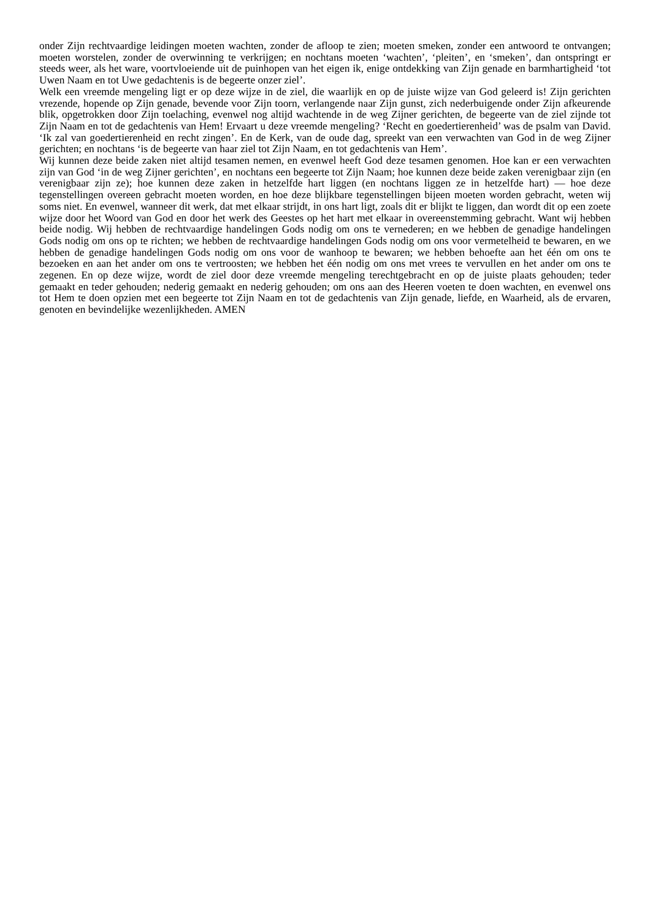onder Zijn rechtvaardige leidingen moeten wachten, zonder de afloop te zien; moeten smeken, zonder een antwoord te ontvangen; moeten worstelen, zonder de overwinning te verkrijgen; en nochtans moeten ‘wachten’, ‘pleiten’, en ‘smeken’, dan ontspringt er steeds weer, als het ware, voortvloeiende uit de puinhopen van het eigen ik, enige ontdekking van Zijn genade en barmhartigheid ‘tot Uwen Naam en tot Uwe gedachtenis is de begeerte onzer ziel’.
Welk een vreemde mengeling ligt er op deze wijze in de ziel, die waarlijk en op de juiste wijze van God geleerd is! Zijn gerichten vrezende, hopende op Zijn genade, bevende voor Zijn toorn, verlangende naar Zijn gunst, zich nederbuigende onder Zijn afkeurende blik, opgetrokken door Zijn toelaching, evenwel nog altijd wachtende in de weg Zijner gerichten, de begeerte van de ziel zijnde tot Zijn Naam en tot de gedachtenis van Hem! Ervaart u deze vreemde mengeling? ‘Recht en goedertierenheid’ was de psalm van David. ‘Ik zal van goedertierenheid en recht zingen’. En de Kerk, van de oude dag, spreekt van een verwachten van God in de weg Zijner gerichten; en nochtans ‘is de begeerte van haar ziel tot Zijn Naam, en tot gedachtenis van Hem’.
Wij kunnen deze beide zaken niet altijd tesamen nemen, en evenwel heeft God deze tesamen genomen. Hoe kan er een verwachten zijn van God ‘in de weg Zijner gerichten’, en nochtans een begeerte tot Zijn Naam; hoe kunnen deze beide zaken verenigbaar zijn (en verenigbaar zijn ze); hoe kunnen deze zaken in hetzelfde hart liggen (en nochtans liggen ze in hetzelfde hart) — hoe deze tegenstellingen overeen gebracht moeten worden, en hoe deze blijkbare tegenstellingen bijeen moeten worden gebracht, weten wij soms niet. En evenwel, wanneer dit werk, dat met elkaar strijdt, in ons hart ligt, zoals dit er blijkt te liggen, dan wordt dit op een zoete wijze door het Woord van God en door het werk des Geestes op het hart met elkaar in overeenstemming gebracht. Want wij hebben beide nodig. Wij hebben de rechtvaardige handelingen Gods nodig om ons te vernederen; en we hebben de genadige handelingen Gods nodig om ons op te richten; we hebben de rechtvaardige handelingen Gods nodig om ons voor vermetelheid te bewaren, en we hebben de genadige handelingen Gods nodig om ons voor de wanhoop te bewaren; we hebben behoefte aan het één om ons te bezoeken en aan het ander om ons te vertroosten; we hebben het één nodig om ons met vrees te vervullen en het ander om ons te zegenen. En op deze wijze, wordt de ziel door deze vreemde mengeling terechtgebracht en op de juiste plaats gehouden; teder gemaakt en teder gehouden; nederig gemaakt en nederig gehouden; om ons aan des Heeren voeten te doen wachten, en evenwel ons tot Hem te doen opzien met een begeerte tot Zijn Naam en tot de gedachtenis van Zijn genade, liefde, en Waarheid, als de ervaren, genoten en bevindelijke wezenlijkheden. AMEN